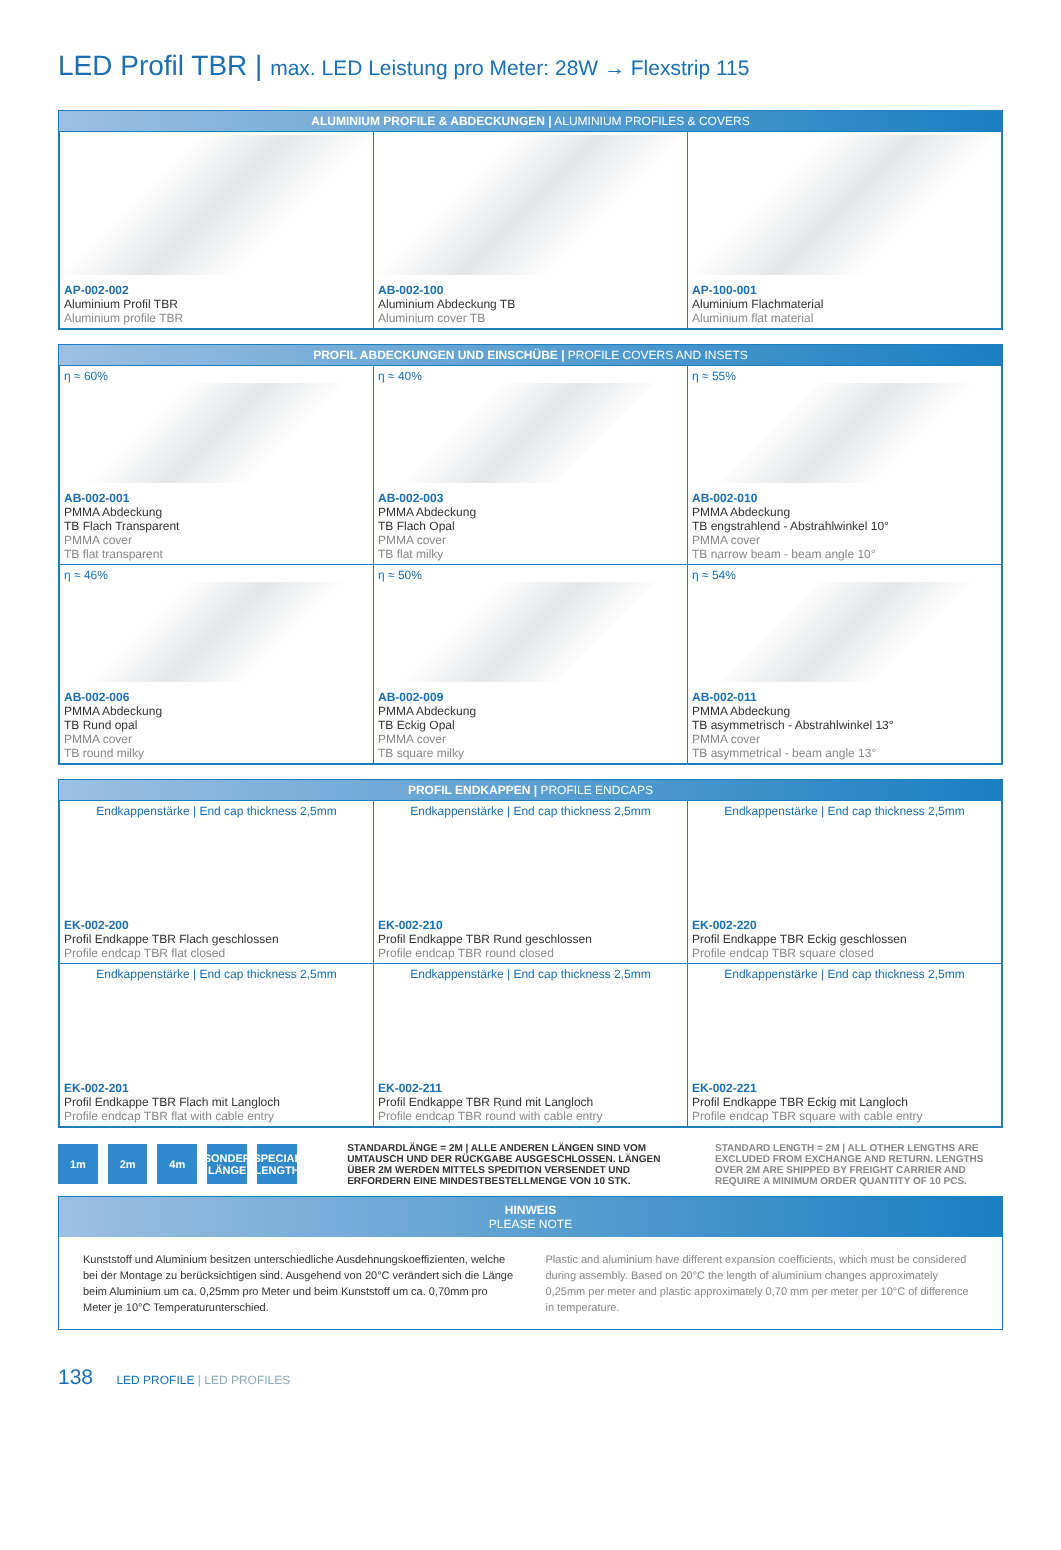LED Profil TBR | max. LED Leistung pro Meter: 28W → Flexstrip 115
ALUMINIUM PROFILE & ABDECKUNGEN | ALUMINIUM PROFILES & COVERS
| AP-002-002 Aluminium Profil TBR Aluminium profile TBR | AB-002-100 Aluminium Abdeckung TB Aluminium cover TB | AP-100-001 Aluminium Flachmaterial Aluminium flat material |
PROFIL ABDECKUNGEN UND EINSCHÜBE | PROFILE COVERS AND INSETS
| η ≈ 60% AB-002-001 PMMA Abdeckung TB Flach Transparent PMMA cover TB flat transparent | η ≈ 40% AB-002-003 PMMA Abdeckung TB Flach Opal PMMA cover TB flat milky | η ≈ 55% AB-002-010 PMMA Abdeckung TB engstrahlend - Abstrahlwinkel 10° PMMA cover TB narrow beam - beam angle 10° |
| η ≈ 46% AB-002-006 PMMA Abdeckung TB Rund opal PMMA cover TB round milky | η ≈ 50% AB-002-009 PMMA Abdeckung TB Eckig Opal PMMA cover TB square milky | η ≈ 54% AB-002-011 PMMA Abdeckung TB asymmetrisch - Abstrahlwinkel 13° PMMA cover TB asymmetrical - beam angle 13° |
PROFIL ENDKAPPEN | PROFILE ENDCAPS
| Endkappenstärke / End cap thickness 2,5mm EK-002-200 Profil Endkappe TBR Flach geschlossen Profile endcap TBR flat closed | Endkappenstärke / End cap thickness 2,5mm EK-002-210 Profil Endkappe TBR Rund geschlossen Profile endcap TBR round closed | Endkappenstärke / End cap thickness 2,5mm EK-002-220 Profil Endkappe TBR Eckig geschlossen Profile endcap TBR square closed |
| Endkappenstärke / End cap thickness 2,5mm EK-002-201 Profil Endkappe TBR Flach mit Langloch Profile endcap TBR flat with cable entry | Endkappenstärke / End cap thickness 2,5mm EK-002-211 Profil Endkappe TBR Rund mit Langloch Profile endcap TBR round with cable entry | Endkappenstärke / End cap thickness 2,5mm EK-002-221 Profil Endkappe TBR Eckig mit Langloch Profile endcap TBR square with cable entry |
1m 2m 4m
SONDER LÄNGE
SPECIAL LENGTH
STANDARDLÄNGE = 2M | ALLE ANDEREN LÄNGEN SIND VOM UMTAUSCH UND DER RÜCKGABE AUSGESCHLOSSEN. LÄNGEN ÜBER 2M WERDEN MITTELS SPEDITION VERSENDET UND ERFORDERN EINE MINDESTBESTELLMENGE VON 10 STK.
STANDARD LENGTH = 2M | ALL OTHER LENGTHS ARE EXCLUDED FROM EXCHANGE AND RETURN. LENGTHS OVER 2M ARE SHIPPED BY FREIGHT CARRIER AND REQUIRE A MINIMUM ORDER QUANTITY OF 10 PCS.
HINWEIS
PLEASE NOTE
Kunststoff und Aluminium besitzen unterschiedliche Ausdehnungskoeffizienten, welche bei der Montage zu berücksichtigen sind. Ausgehend von 20°C verändert sich die Länge beim Aluminium um ca. 0,25mm pro Meter und beim Kunststoff um ca. 0,70mm pro Meter je 10°C Temperaturunterschied.
Plastic and aluminium have different expansion coefficients, which must be considered during assembly. Based on 20°C the length of aluminium changes approximately 0,25mm per meter and plastic approximately 0,70 mm per meter per 10°C of difference in temperature.
138 LED PROFILE | LED PROFILES